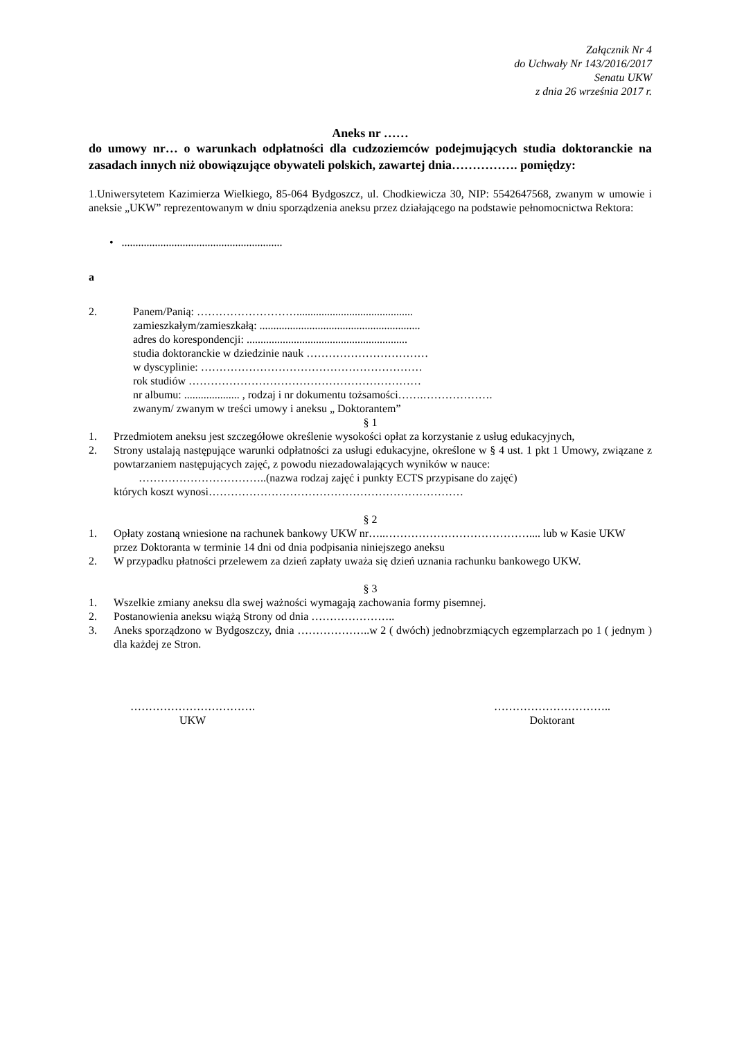Załącznik Nr 4
do Uchwały Nr 143/2016/2017
Senatu UKW
z dnia 26 września 2017 r.
Aneks nr ……
do umowy nr… o warunkach odpłatności dla cudzoziemców podejmujących studia doktoranckie na zasadach innych niż obowiązujące obywateli polskich, zawartej dnia……………. pomiędzy:
1.Uniwersytetem Kazimierza Wielkiego, 85-064 Bydgoszcz, ul. Chodkiewicza 30, NIP: 5542647568, zwanym w umowie i aneksie „UKW” reprezentowanym w dniu sporządzenia aneksu przez działającego na podstawie pełnomocnictwa Rektora:
• ..........................................................
a
2. Panem/Panią: ………………………..........................................
zamieszkałym/zamieszkałą: ..........................................................
adres do korespondencji: ..........................................................
studia doktoranckie w dziedzinie nauk ……………………………
w dyscyplinie: ……………………………………………………
rok studiów ………………………………………………………
nr albumu: .................... , rodzaj i nr dokumentu tożsamości…….……………….
zwanym/ zwanym w treści umowy i aneksu „ Doktorantem”
§ 1
1. Przedmiotem aneksu jest szczegółowe określenie wysokości opłat za korzystanie z usług edukacyjnych,
2. Strony ustalają następujące warunki odpłatności za usługi edukacyjne, określone w § 4 ust. 1 pkt 1 Umowy, związane z powtarzaniem następujących zajęć, z powodu niezadowalających wyników w nauce:
……………………………..(nazwa rodzaj zajęć i punkty ECTS przypisane do zajęć)
których koszt wynosi……………………………………………………………
§ 2
1. Opłaty zostaną wniesione na rachunek bankowy UKW nr…..………………………………….... lub w Kasie UKW przez Doktoranta w terminie 14 dni od dnia podpisania niniejszego aneksu
2. W przypadku płatności przelewem za dzień zapłaty uważa się dzień uznania rachunku bankowego UKW.
§ 3
1. Wszelkie zmiany aneksu dla swej ważności wymagają zachowania formy pisemnej.
2. Postanowienia aneksu wiążą Strony od dnia …………………..
3. Aneks sporządzono w Bydgoszczy, dnia ………………..w 2 ( dwóch) jednobrzmiących egzemplarzach po 1 ( jednym ) dla każdej ze Stron.
…………………………….
UKW
…………………………..
Doktorant